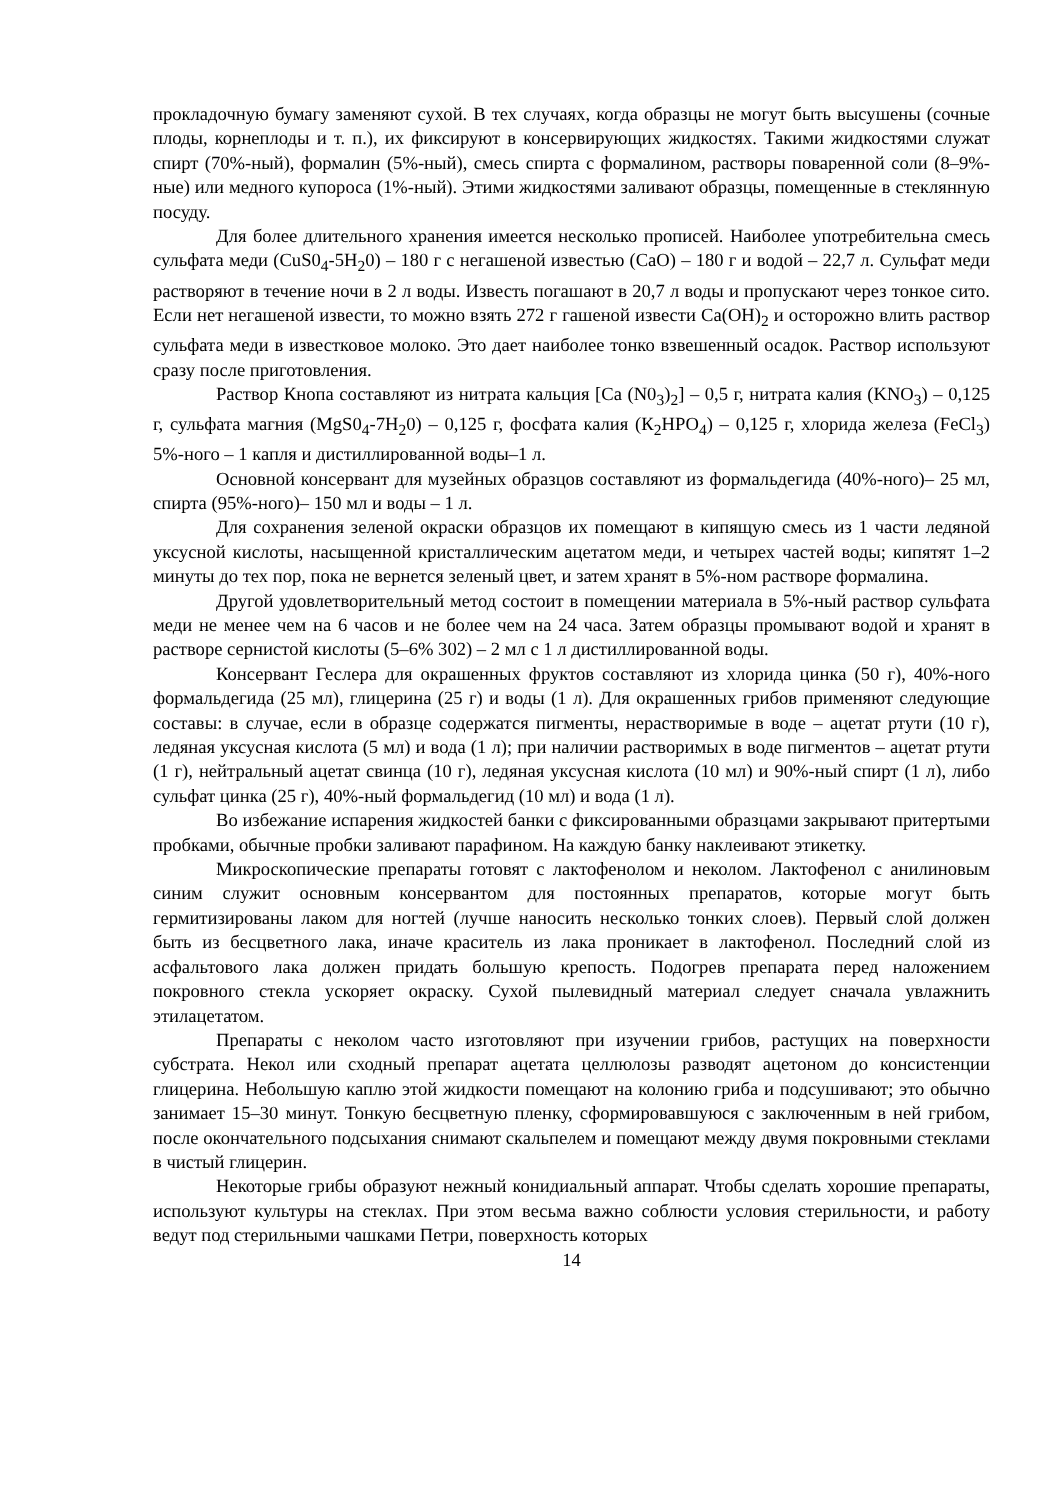прокладочную бумагу заменяют сухой. В тех случаях, когда образцы не могут быть высушены (сочные плоды, корнеплоды и т. п.), их фиксируют в консервирующих жидкостях. Такими жидкостями служат спирт (70%-ный), формалин (5%-ный), смесь спирта с формалином, растворы поваренной соли (8–9%-ные) или медного купороса (1%-ный). Этими жидкостями заливают образцы, помещенные в стеклянную посуду.
Для более длительного хранения имеется несколько прописей. Наиболее употребительна смесь сульфата меди (CuS0<sub>4</sub>-5H<sub>2</sub>0) – 180 г с негашеной известью (СаО) – 180 г и водой – 22,7 л. Сульфат меди растворяют в течение ночи в 2 л воды. Известь погашают в 20,7 л воды и пропускают через тонкое сито. Если нет негашеной извести, то можно взять 272 г гашеной извести Са(ОН)<sub>2</sub> и осторожно влить раствор сульфата меди в известковое молоко. Это дает наиболее тонко взвешенный осадок. Раствор используют сразу после приготовления.
Раствор Кнопа составляют из нитрата кальция [Ca (N0<sub>3</sub>)<sub>2</sub>] – 0,5 г, нитрата калия (KNO<sub>3</sub>) – 0,125 г, сульфата магния (MgS0<sub>4</sub>-7H<sub>2</sub>0) – 0,125 г, фосфата калия (К<sub>2</sub>НРО<sub>4</sub>) – 0,125 г, хлорида железа (FeCl<sub>3</sub>) 5%-ного – 1 капля и дистиллированной воды–1 л.
Основной консервант для музейных образцов составляют из формальдегида (40%-ного)– 25 мл, спирта (95%-ного)– 150 мл и воды – 1 л.
Для сохранения зеленой окраски образцов их помещают в кипящую смесь из 1 части ледяной уксусной кислоты, насыщенной кристаллическим ацетатом меди, и четырех частей воды; кипятят 1–2 минуты до тех пор, пока не вернется зеленый цвет, и затем хранят в 5%-ном растворе формалина.
Другой удовлетворительный метод состоит в помещении материала в 5%-ный раствор сульфата меди не менее чем на 6 часов и не более чем на 24 часа. Затем образцы промывают водой и хранят в растворе сернистой кислоты (5–6% 302) – 2 мл с 1 л дистиллированной воды.
Консервант Геслера для окрашенных фруктов составляют из хлорида цинка (50 г), 40%-ного формальдегида (25 мл), глицерина (25 г) и воды (1 л). Для окрашенных грибов применяют следующие составы: в случае, если в образце содержатся пигменты, нерастворимые в воде – ацетат ртути (10 г), ледяная уксусная кислота (5 мл) и вода (1 л); при наличии растворимых в воде пигментов – ацетат ртути (1 г), нейтральный ацетат свинца (10 г), ледяная уксусная кислота (10 мл) и 90%-ный спирт (1 л), либо сульфат цинка (25 г), 40%-ный формальдегид (10 мл) и вода (1 л).
Во избежание испарения жидкостей банки с фиксированными образцами закрывают притертыми пробками, обычные пробки заливают парафином. На каждую банку наклеивают этикетку.
Микроскопические препараты готовят с лактофенолом и неколом. Лактофенол с анилиновым синим служит основным консервантом для постоянных препаратов, которые могут быть гермитизированы лаком для ногтей (лучше наносить несколько тонких слоев). Первый слой должен быть из бесцветного лака, иначе краситель из лака проникает в лактофенол. Последний слой из асфальтового лака должен придать большую крепость. Подогрев препарата перед наложением покровного стекла ускоряет окраску. Сухой пылевидный материал следует сначала увлажнить этилацетатом.
Препараты с неколом часто изготовляют при изучении грибов, растущих на поверхности субстрата. Некол или сходный препарат ацетата целлюлозы разводят ацетоном до консистенции глицерина. Небольшую каплю этой жидкости помещают на колонию гриба и подсушивают; это обычно занимает 15–30 минут. Тонкую бесцветную пленку, сформировавшуюся с заключенным в ней грибом, после окончательного подсыхания снимают скальпелем и помещают между двумя покровными стеклами в чистый глицерин.
Некоторые грибы образуют нежный конидиальный аппарат. Чтобы сделать хорошие препараты, используют культуры на стеклах. При этом весьма важно соблюсти условия стерильности, и работу ведут под стерильными чашками Петри, поверхность которых
14